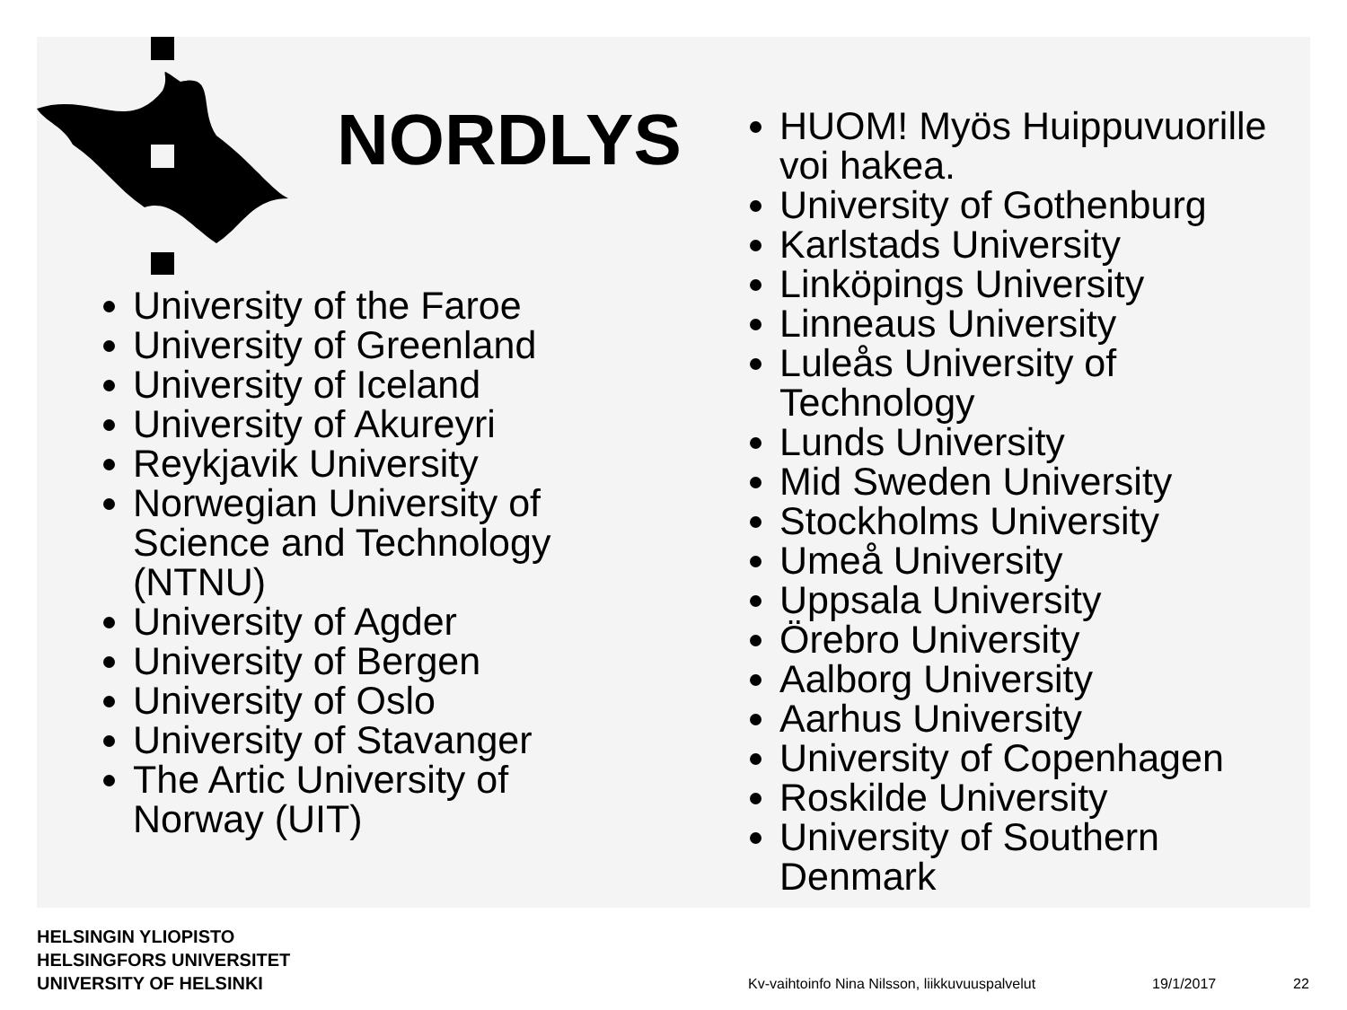NORDLYS
University of the Faroe
University of Greenland
University of Iceland
University of Akureyri
Reykjavik University
Norwegian University of Science and Technology (NTNU)
University of Agder
University of Bergen
University of Oslo
University of Stavanger
The Artic University of Norway (UIT)
HUOM! Myös Huippuvuorille voi hakea.
University of Gothenburg
Karlstads University
Linköpings University
Linneaus University
Luleås University of Technology
Lunds University
Mid Sweden University
Stockholms University
Umeå University
Uppsala University
Örebro University
Aalborg University
Aarhus University
University of Copenhagen
Roskilde University
University of Southern Denmark
HELSINGIN YLIOPISTO
HELSINGFORS UNIVERSITET
UNIVERSITY OF HELSINKI
Kv-vaihtoinfo Nina Nilsson, liikkuvuuspalvelut
19/1/2017 22